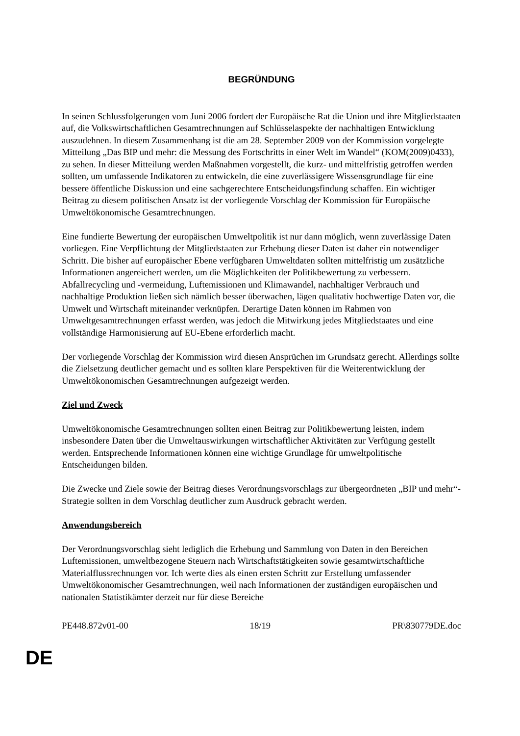BEGRÜNDUNG
In seinen Schlussfolgerungen vom Juni 2006 fordert der Europäische Rat die Union und ihre Mitgliedstaaten auf, die Volkswirtschaftlichen Gesamtrechnungen auf Schlüsselaspekte der nachhaltigen Entwicklung auszudehnen. In diesem Zusammenhang ist die am 28. September 2009 von der Kommission vorgelegte Mitteilung „Das BIP und mehr: die Messung des Fortschritts in einer Welt im Wandel“ (KOM(2009)0433), zu sehen. In dieser Mitteilung werden Maßnahmen vorgestellt, die kurz- und mittelfristig getroffen werden sollten, um umfassende Indikatoren zu entwickeln, die eine zuverlässigere Wissensgrundlage für eine bessere öffentliche Diskussion und eine sachgerechtere Entscheidungsfindung schaffen. Ein wichtiger Beitrag zu diesem politischen Ansatz ist der vorliegende Vorschlag der Kommission für Europäische Umweltökonomische Gesamtrechnungen.
Eine fundierte Bewertung der europäischen Umweltpolitik ist nur dann möglich, wenn zuverlässige Daten vorliegen. Eine Verpflichtung der Mitgliedstaaten zur Erhebung dieser Daten ist daher ein notwendiger Schritt. Die bisher auf europäischer Ebene verfügbaren Umweltdaten sollten mittelfristig um zusätzliche Informationen angereichert werden, um die Möglichkeiten der Politikbewertung zu verbessern. Abfallrecycling und -vermeidung, Luftemissionen und Klimawandel, nachhaltiger Verbrauch und nachhaltige Produktion ließen sich nämlich besser überwachen, lägen qualitativ hochwertige Daten vor, die Umwelt und Wirtschaft miteinander verknüpfen. Derartige Daten können im Rahmen von Umweltgesamtrechnungen erfasst werden, was jedoch die Mitwirkung jedes Mitgliedstaates und eine vollständige Harmonisierung auf EU-Ebene erforderlich macht.
Der vorliegende Vorschlag der Kommission wird diesen Ansprüchen im Grundsatz gerecht. Allerdings sollte die Zielsetzung deutlicher gemacht und es sollten klare Perspektiven für die Weiterentwicklung der Umweltökonomischen Gesamtrechnungen aufgezeigt werden.
Ziel und Zweck
Umweltökonomische Gesamtrechnungen sollten einen Beitrag zur Politikbewertung leisten, indem insbesondere Daten über die Umweltauswirkungen wirtschaftlicher Aktivitäten zur Verfügung gestellt werden. Entsprechende Informationen können eine wichtige Grundlage für umweltpolitische Entscheidungen bilden.
Die Zwecke und Ziele sowie der Beitrag dieses Verordnungsvorschlags zur übergeordneten „BIP und mehr“-Strategie sollten in dem Vorschlag deutlicher zum Ausdruck gebracht werden.
Anwendungsbereich
Der Verordnungsvorschlag sieht lediglich die Erhebung und Sammlung von Daten in den Bereichen Luftemissionen, umweltbezogene Steuern nach Wirtschaftstätigkeiten sowie gesamtwirtschaftliche Materialflussrechnungen vor. Ich werte dies als einen ersten Schritt zur Erstellung umfassender Umweltökonomischer Gesamtrechnungen, weil nach Informationen der zuständigen europäischen und nationalen Statistikämter derzeit nur für diese Bereiche
PE448.872v01-00 18/19 PR\830779DE.doc
DE